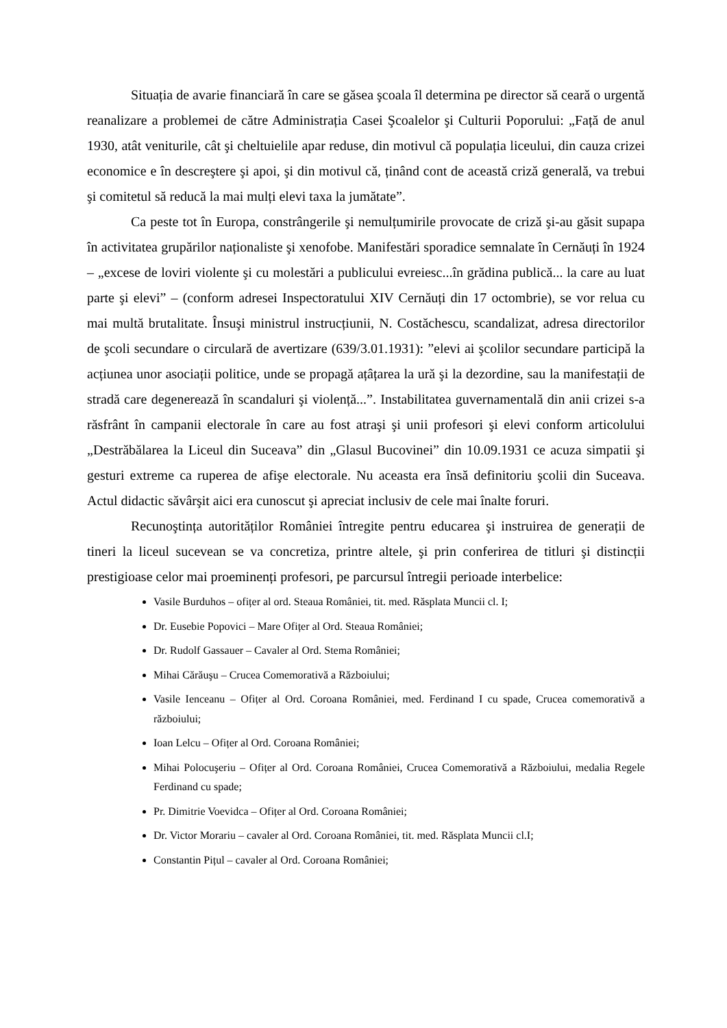Situația de avarie financiară în care se găsea şcoala îl determina pe director să ceară o urgentă reanalizare a problemei de către Administrația Casei Şcoalelor şi Culturii Poporului: „Față de anul 1930, atât veniturile, cât şi cheltuielile apar reduse, din motivul că populația liceului, din cauza crizei economice e în descreştere şi apoi, şi din motivul că, ținând cont de această criză generală, va trebui şi comitetul să reducă la mai mulți elevi taxa la jumătate”.
Ca peste tot în Europa, constrângerile şi nemulțumirile provocate de criză şi-au găsit supapa în activitatea grupărilor naționaliste şi xenofobe. Manifestări sporadice semnalate în Cernăuți în 1924 – „excese de loviri violente şi cu molestări a publicului evreiesc...în grădina publică... la care au luat parte şi elevi” – (conform adresei Inspectoratului XIV Cernăuți din 17 octombrie), se vor relua cu mai multă brutalitate. Însuşi ministrul instrucțiunii, N. Costăchescu, scandalizat, adresa directorilor de şcoli secundare o circulară de avertizare (639/3.01.1931): ”elevi ai şcolilor secundare participă la acțiunea unor asociații politice, unde se propagă ațâțarea la ură şi la dezordine, sau la manifestații de stradă care degenerează în scandaluri şi violență...”. Instabilitatea guvernamentală din anii crizei s-a răsfrânt în campanii electorale în care au fost atraşi şi unii profesori şi elevi conform articolului „Destrăbălarea la Liceul din Suceava” din „Glasul Bucovinei” din 10.09.1931 ce acuza simpatii şi gesturi extreme ca ruperea de afişe electorale. Nu aceasta era însă definitoriu şcolii din Suceava. Actul didactic săvârşit aici era cunoscut şi apreciat inclusiv de cele mai înalte foruri.
Recunoştința autorităților României întregite pentru educarea şi instruirea de generații de tineri la liceul sucevean se va concretiza, printre altele, şi prin conferirea de titluri şi distincții prestigioase celor mai proeminenți profesori, pe parcursul întregii perioade interbelice:
Vasile Burduhos – ofițer al ord. Steaua României, tit. med. Răsplata Muncii cl. I;
Dr. Eusebie Popovici – Mare Ofițer al Ord. Steaua României;
Dr. Rudolf Gassauer – Cavaler al Ord. Stema României;
Mihai Cărăuşu – Crucea Comemorativă a Războiului;
Vasile Ienceanu – Ofițer al Ord. Coroana României, med. Ferdinand I cu spade, Crucea comemorativă a războiului;
Ioan Lelcu – Ofițer al Ord. Coroana României;
Mihai Polocuşeriu – Ofițer al Ord. Coroana României, Crucea Comemorativă a Războiului, medalia Regele Ferdinand cu spade;
Pr. Dimitrie Voevidca – Ofițer al Ord. Coroana României;
Dr. Victor Morariu – cavaler al Ord. Coroana României, tit. med. Răsplata Muncii cl.I;
Constantin Pițul – cavaler al Ord. Coroana României;